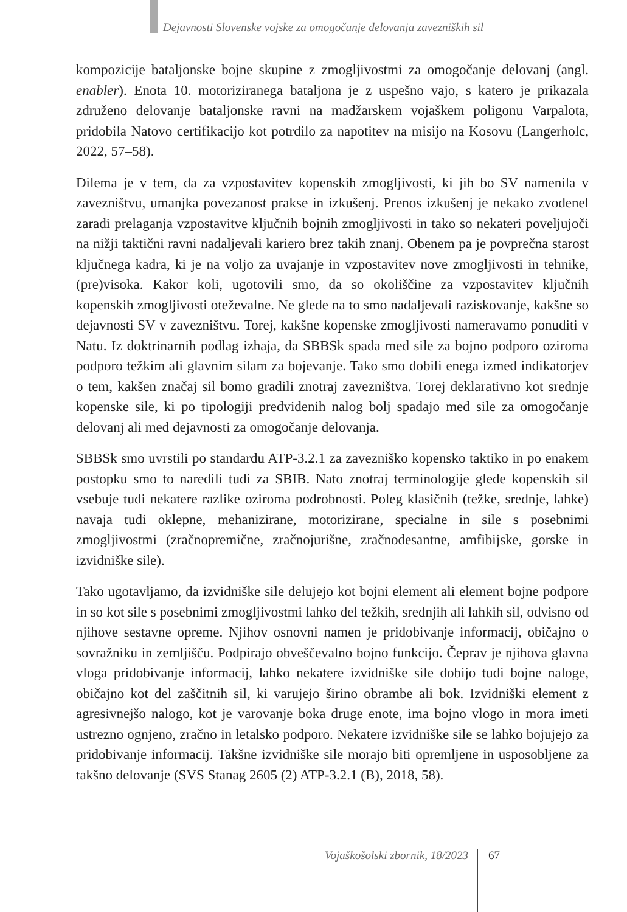Dejavnosti Slovenske vojske za omogočanje delovanja zavezniških sil
kompozicije bataljonske bojne skupine z zmogljivostmi za omogočanje delovanj (angl. enabler). Enota 10. motoriziranega bataljona je z uspešno vajo, s katero je prikazala združeno delovanje bataljonske ravni na madžarskem vojaškem poligonu Varpalota, pridobila Natovo certifikacijo kot potrdilo za napotitev na misijo na Kosovu (Langerholc, 2022, 57–58).
Dilema je v tem, da za vzpostavitev kopenskih zmogljivosti, ki jih bo SV namenila v zavezništvu, umanjka povezanost prakse in izkušenj. Prenos izkušenj je nekako zvodenel zaradi prelaganja vzpostavitve ključnih bojnih zmogljivosti in tako so nekateri poveljujoči na nižji taktični ravni nadaljevali kariero brez takih znanj. Obenem pa je povprečna starost ključnega kadra, ki je na voljo za uvajanje in vzpostavitev nove zmogljivosti in tehnike, (pre)visoka. Kakor koli, ugotovili smo, da so okoliščine za vzpostavitev ključnih kopenskih zmogljivosti oteževalne. Ne glede na to smo nadaljevali raziskovanje, kakšne so dejavnosti SV v zavezništvu. Torej, kakšne kopenske zmogljivosti nameravamo ponuditi v Natu. Iz doktrinarnih podlag izhaja, da SBBSk spada med sile za bojno podporo oziroma podporo težkim ali glavnim silam za bojevanje. Tako smo dobili enega izmed indikatorjev o tem, kakšen značaj sil bomo gradili znotraj zavezništva. Torej deklarativno kot srednje kopenske sile, ki po tipologiji predvidenih nalog bolj spadajo med sile za omogočanje delovanj ali med dejavnosti za omogočanje delovanja.
SBBSk smo uvrstili po standardu ATP-3.2.1 za zavezniško kopensko taktiko in po enakem postopku smo to naredili tudi za SBIB. Nato znotraj terminologije glede kopenskih sil vsebuje tudi nekatere razlike oziroma podrobnosti. Poleg klasičnih (težke, srednje, lahke) navaja tudi oklepne, mehanizirane, motorizirane, specialne in sile s posebnimi zmogljivostmi (zračnopremične, zračnojurišne, zračnodesantne, amfibijske, gorske in izvidniške sile).
Tako ugotavljamo, da izvidniške sile delujejo kot bojni element ali element bojne podpore in so kot sile s posebnimi zmogljivostmi lahko del težkih, srednjih ali lahkih sil, odvisno od njihove sestavne opreme. Njihov osnovni namen je pridobivanje informacij, običajno o sovražniku in zemljišču. Podpirajo obveščevalno bojno funkcijo. Čeprav je njihova glavna vloga pridobivanje informacij, lahko nekatere izvidniške sile dobijo tudi bojne naloge, običajno kot del zaščitnih sil, ki varujejo širino obrambe ali bok. Izvidniški element z agresivnejšo nalogo, kot je varovanje boka druge enote, ima bojno vlogo in mora imeti ustrezno ognjeno, zračno in letalsko podporo. Nekatere izvidniške sile se lahko bojujejo za pridobivanje informacij. Takšne izvidniške sile morajo biti opremljene in usposobljene za takšno delovanje (SVS Stanag 2605 (2) ATP-3.2.1 (B), 2018, 58).
Vojaškošolski zbornik, 18/2023 67